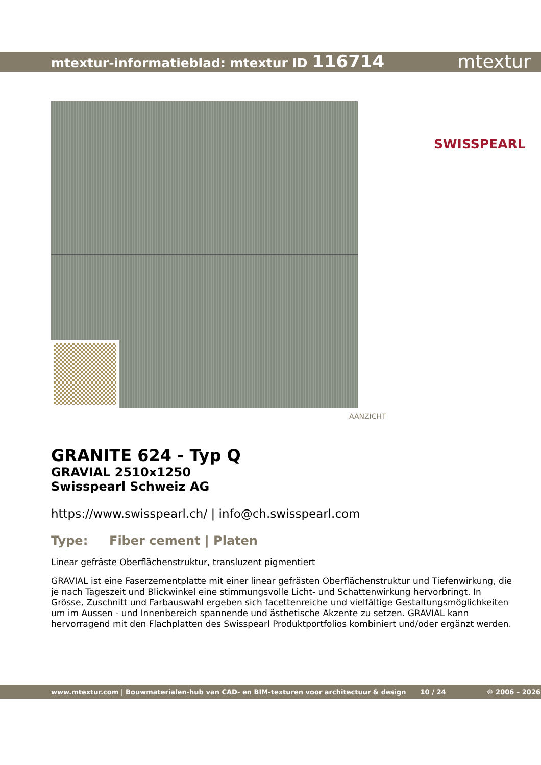mtextur-informatieblad: mtextur ID 116714 mtextur
AANZICHT
SWISSPEARL
GRANITE 624 - Typ Q
GRAVIAL 2510x1250
Swisspearl Schweiz AG
https://www.swisspearl.ch/ | info@ch.swisspearl.com
Type: Fiber cement | Platen
Linear gefräste Oberflächenstruktur, transluzent pigmentiert
GRAVIAL ist eine Faserzementplatte mit einer linear gefrästen Oberflächenstruktur und Tiefenwirkung, die je nach Tageszeit und Blickwinkel eine stimmungsvolle Licht- und Schattenwirkung hervorbringt. In Grösse, Zuschnitt und Farbauswahl ergeben sich facettenreiche und vielfältige Gestaltungsmöglichkeiten um im Aussen - und Innenbereich spannende und ästhetische Akzente zu setzen. GRAVIAL kann hervorragend mit den Flachplatten des Swisspearl Produktportfolios kombiniert und/oder ergänzt werden.
www.mtextur.com | Bouwmaterialen-hub van CAD- en BIM-texturen voor architectuur & design 10 / 24 © 2006 – 2026